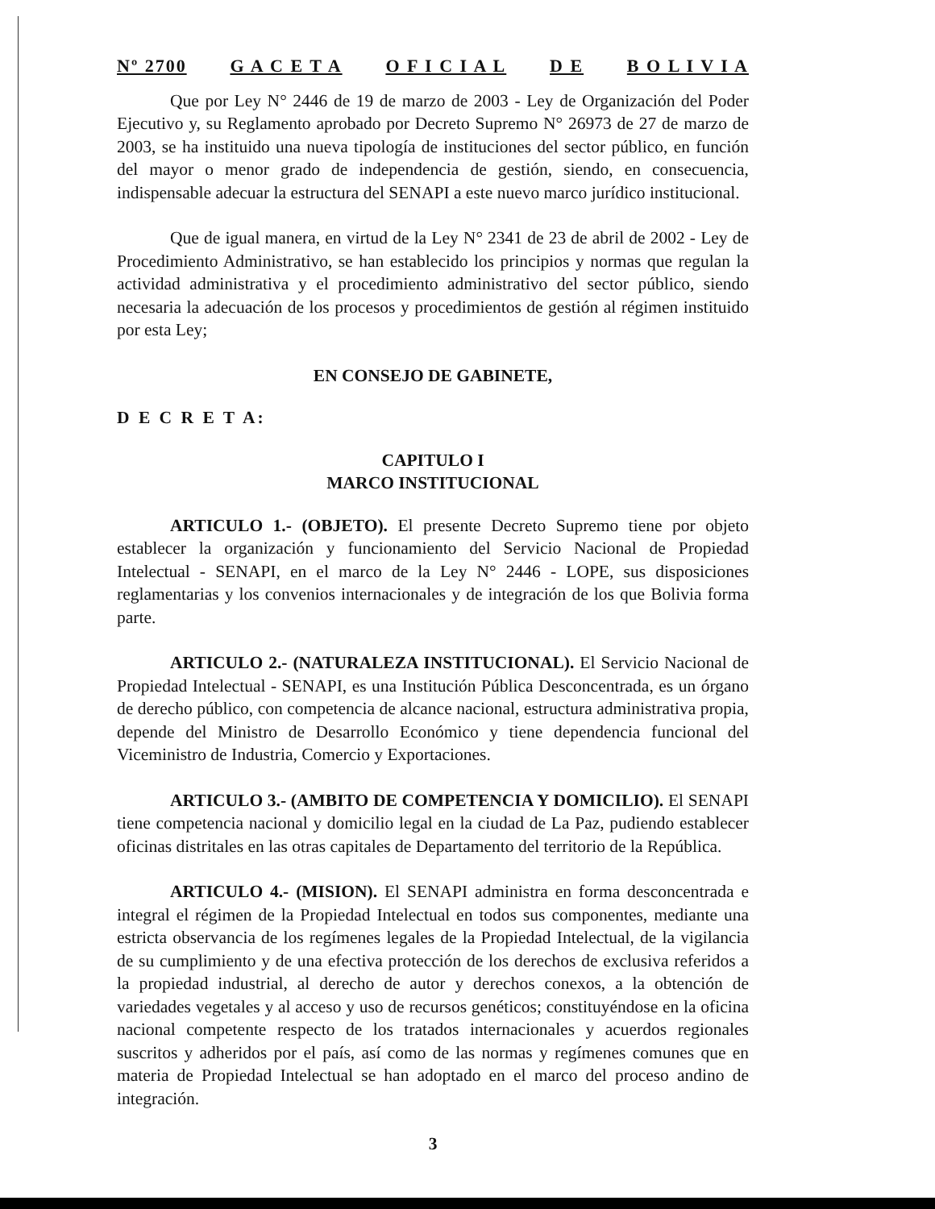Nº 2700 G A C E T A O F I C I A L D E B O L I V I A
Que por Ley N° 2446 de 19 de marzo de 2003 - Ley de Organización del Poder Ejecutivo y, su Reglamento aprobado por Decreto Supremo N° 26973 de 27 de marzo de 2003, se ha instituido una nueva tipología de instituciones del sector público, en función del mayor o menor grado de independencia de gestión, siendo, en consecuencia, indispensable adecuar la estructura del SENAPI a este nuevo marco jurídico institucional.
Que de igual manera, en virtud de la Ley N° 2341 de 23 de abril de 2002 - Ley de Procedimiento Administrativo, se han establecido los principios y normas que regulan la actividad administrativa y el procedimiento administrativo del sector público, siendo necesaria la adecuación de los procesos y procedimientos de gestión al régimen instituido por esta Ley;
EN CONSEJO DE GABINETE,
D E C R E T A:
CAPITULO I
MARCO INSTITUCIONAL
ARTICULO 1.- (OBJETO). El presente Decreto Supremo tiene por objeto establecer la organización y funcionamiento del Servicio Nacional de Propiedad Intelectual - SENAPI, en el marco de la Ley N° 2446 - LOPE, sus disposiciones reglamentarias y los convenios internacionales y de integración de los que Bolivia forma parte.
ARTICULO 2.- (NATURALEZA INSTITUCIONAL). El Servicio Nacional de Propiedad Intelectual - SENAPI, es una Institución Pública Desconcentrada, es un órgano de derecho público, con competencia de alcance nacional, estructura administrativa propia, depende del Ministro de Desarrollo Económico y tiene dependencia funcional del Viceministro de Industria, Comercio y Exportaciones.
ARTICULO 3.- (AMBITO DE COMPETENCIA Y DOMICILIO). El SENAPI tiene competencia nacional y domicilio legal en la ciudad de La Paz, pudiendo establecer oficinas distritales en las otras capitales de Departamento del territorio de la República.
ARTICULO 4.- (MISION). El SENAPI administra en forma desconcentrada e integral el régimen de la Propiedad Intelectual en todos sus componentes, mediante una estricta observancia de los regímenes legales de la Propiedad Intelectual, de la vigilancia de su cumplimiento y de una efectiva protección de los derechos de exclusiva referidos a la propiedad industrial, al derecho de autor y derechos conexos, a la obtención de variedades vegetales y al acceso y uso de recursos genéticos; constituyéndose en la oficina nacional competente respecto de los tratados internacionales y acuerdos regionales suscritos y adheridos por el país, así como de las normas y regímenes comunes que en materia de Propiedad Intelectual se han adoptado en el marco del proceso andino de integración.
3